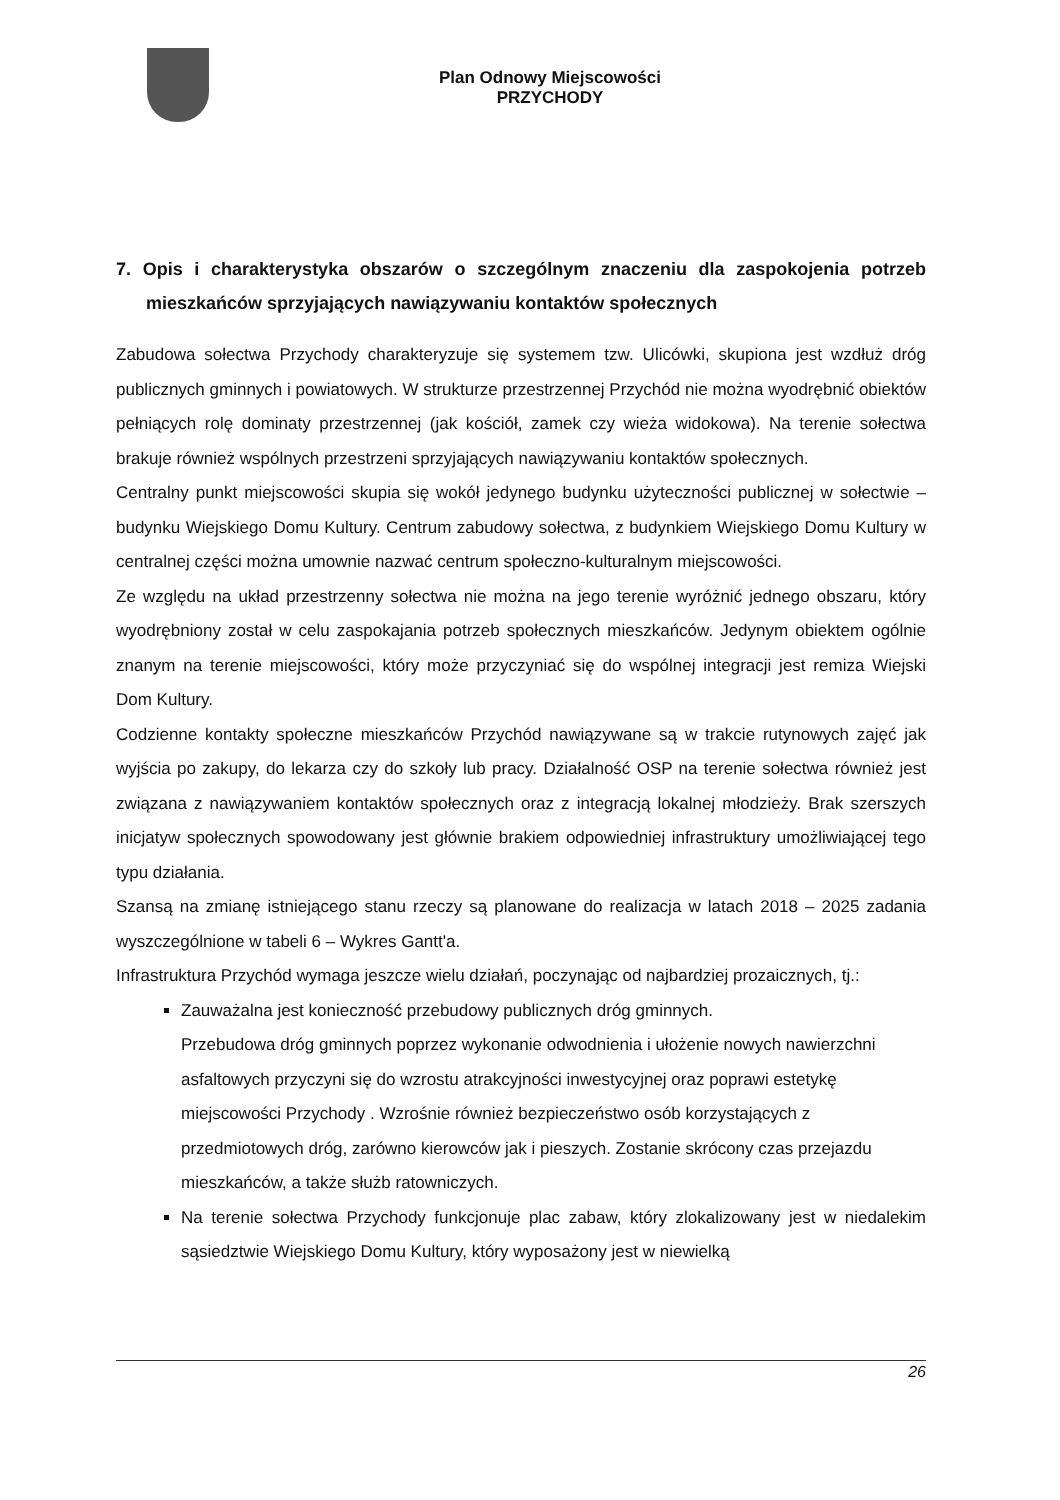Plan Odnowy Miejscowości
PRZYCHODY
7. Opis i charakterystyka obszarów o szczególnym znaczeniu dla zaspokojenia potrzeb mieszkańców sprzyjających nawiązywaniu kontaktów społecznych
Zabudowa sołectwa Przychody charakteryzuje się systemem tzw. Ulicówki, skupiona jest wzdłuż dróg publicznych gminnych i powiatowych. W strukturze przestrzennej Przychód nie można wyodrębnić obiektów pełniących rolę dominaty przestrzennej (jak kościół, zamek czy wieża widokowa). Na terenie sołectwa brakuje również wspólnych przestrzeni sprzyjających nawiązywaniu kontaktów społecznych.
Centralny punkt miejscowości skupia się wokół jedynego budynku użyteczności publicznej w sołectwie – budynku Wiejskiego Domu Kultury. Centrum zabudowy sołectwa, z budynkiem Wiejskiego Domu Kultury w centralnej części można umownie nazwać centrum społeczno-kulturalnym miejscowości.
Ze względu na układ przestrzenny sołectwa nie można na jego terenie wyróżnić jednego obszaru, który wyodrębniony został w celu zaspokajania potrzeb społecznych mieszkańców. Jedynym obiektem ogólnie znanym na terenie miejscowości, który może przyczyniać się do wspólnej integracji jest remiza Wiejski Dom Kultury.
Codzienne kontakty społeczne mieszkańców Przychód nawiązywane są w trakcie rutynowych zajęć jak wyjścia po zakupy, do lekarza czy do szkoły lub pracy. Działalność OSP na terenie sołectwa również jest związana z nawiązywaniem kontaktów społecznych oraz z integracją lokalnej młodzieży. Brak szerszych inicjatyw społecznych spowodowany jest głównie brakiem odpowiedniej infrastruktury umożliwiającej tego typu działania.
Szansą na zmianę istniejącego stanu rzeczy są planowane do realizacja w latach 2018 – 2025 zadania wyszczególnione w tabeli 6 – Wykres Gantt'a.
Infrastruktura Przychód wymaga jeszcze wielu działań, poczynając od najbardziej prozaicznych, tj.:
Zauważalna jest konieczność przebudowy publicznych dróg gminnych.
Przebudowa dróg gminnych poprzez wykonanie odwodnienia i ułożenie nowych nawierzchni asfaltowych przyczyni się do wzrostu atrakcyjności inwestycyjnej oraz poprawi estetykę miejscowości Przychody . Wzrośnie również bezpieczeństwo osób korzystających z przedmiotowych dróg, zarówno kierowców jak i pieszych. Zostanie skrócony czas przejazdu mieszkańców, a także służb ratowniczych.
Na terenie sołectwa Przychody funkcjonuje plac zabaw, który zlokalizowany jest w niedalekim sąsiedztwie Wiejskiego Domu Kultury, który wyposażony jest w niewielką
26